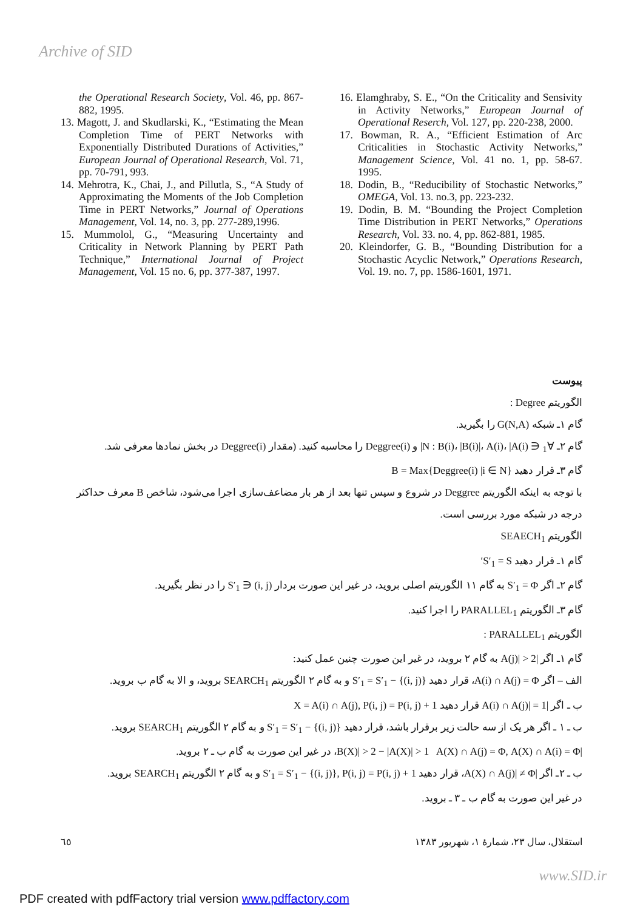Archive of SID
the Operational Research Society, Vol. 46, pp. 867-882, 1995.
13. Magott, J. and Skudlarski, K., “Estimating the Mean Completion Time of PERT Networks with Exponentially Distributed Durations of Activities,” European Journal of Operational Research, Vol. 71, pp. 70-791, 993.
14. Mehrotra, K., Chai, J., and Pillutla, S., “A Study of Approximating the Moments of the Job Completion Time in PERT Networks,” Journal of Operations Management, Vol. 14, no. 3, pp. 277-289,1996.
15. Mummolol, G., “Measuring Uncertainty and Criticality in Network Planning by PERT Path Technique,” International Journal of Project Management, Vol. 15 no. 6, pp. 377-387, 1997.
16. Elamghraby, S. E., “On the Criticality and Sensivity in Activity Networks,” European Journal of Operational Reserch, Vol. 127, pp. 220-238, 2000.
17. Bowman, R. A., “Efficient Estimation of Arc Criticalities in Stochastic Activity Networks,” Management Science, Vol. 41 no. 1, pp. 58-67. 1995.
18. Dodin, B., “Reducibility of Stochastic Networks,” OMEGA, Vol. 13. no.3, pp. 223-232.
19. Dodin, B. M. “Bounding the Project Completion Time Distribution in PERT Networks,” Operations Research, Vol. 33. no. 4, pp. 862-881, 1985.
20. Kleindorfer, G. B., “Bounding Distribution for a Stochastic Acyclic Network,” Operations Research, Vol. 19. no. 7, pp. 1586-1601, 1971.
پیوست
الگوریتم Degree :
گام ۱ـ شبکه G(N,A) را بگیرید.
گام ۲ـ ∀<sub>1</sub> ∈ N : B(i)، |B(i)|، A(i)، |A(i)| و Deggree(i) را محاسبه کنید. (مقدار Deggree(i) در بخش نمادها معرفی شد.
گام ۳ـ قرار دهید B = Max{Deggree(i) |i ∈ N}
با توجه به اینکه الگوریتم Deggree در شروع و سپس تنها بعد از هر بار مضاعف‌سازی اجرا می‌شود، شاخص B معرف حداکثر درجه در شبکه مورد بررسی است.
الگوریتم SEAECH<sub>1</sub>
گام ۱ـ قرار دهید S′<sub>1</sub> = S′
گام ۲ـ اگر S′<sub>1</sub> = Φ به گام ۱۱ الگوریتم اصلی بروید، در غیر این صورت بردار (i, j) ∈ S′<sub>1</sub> را در نظر بگیرید.
گام ۳ـ الگوریتم PARALLEL<sub>1</sub> را اجرا کنید.
الگوریتم PARALLEL<sub>1</sub> :
گام ۱ـ اگر |A(j)| > 2 به گام ۲ بروید، در غیر این صورت چنین عمل کنید:
الف – اگر A(i) ∩ A(j) = Φ، قرار دهید S′<sub>1</sub> = S′<sub>1</sub> − {(i, j)} و به گام ۲ الگوریتم SEARCH<sub>1</sub> بروید، و الا به گام ب بروید.
ب ـ اگر |A(i) ∩ A(j)| = 1 قرار دهید X = A(i) ∩ A(j), P(i, j) = P(i, j) + 1
ب ـ ۱ ـ اگر هر یک از سه حالت زیر برقرار باشد، قرار دهید S′<sub>1</sub> = S′<sub>1</sub> − {(i, j)} و به گام ۲ الگوریتم SEARCH<sub>1</sub> بروید.
|B(X)| > 2 − |A(X)| > 1 A(X) ∩ A(j) = Φ, A(X) ∩ A(i) = Φ، در غیر این صورت به گام ب ـ ۲ بروید.
ب ـ ۲ـ اگر |A(X) ∩ A(j)| ≠ Φ، قرار دهید S′<sub>1</sub> = S′<sub>1</sub> − {(i, j)}, P(i, j) = P(i, j) + 1 و به گام ۲ الگوریتم SEARCH<sub>1</sub> بروید.
در غیر این صورت به گام ب ـ ۳ ـ بروید.
استقلال، سال ۲۳، شمارهٔ ۱، شهریور ۱۳۸۳ ٦٥
www.SID.ir
PDF created with pdfFactory trial version www.pdffactory.com